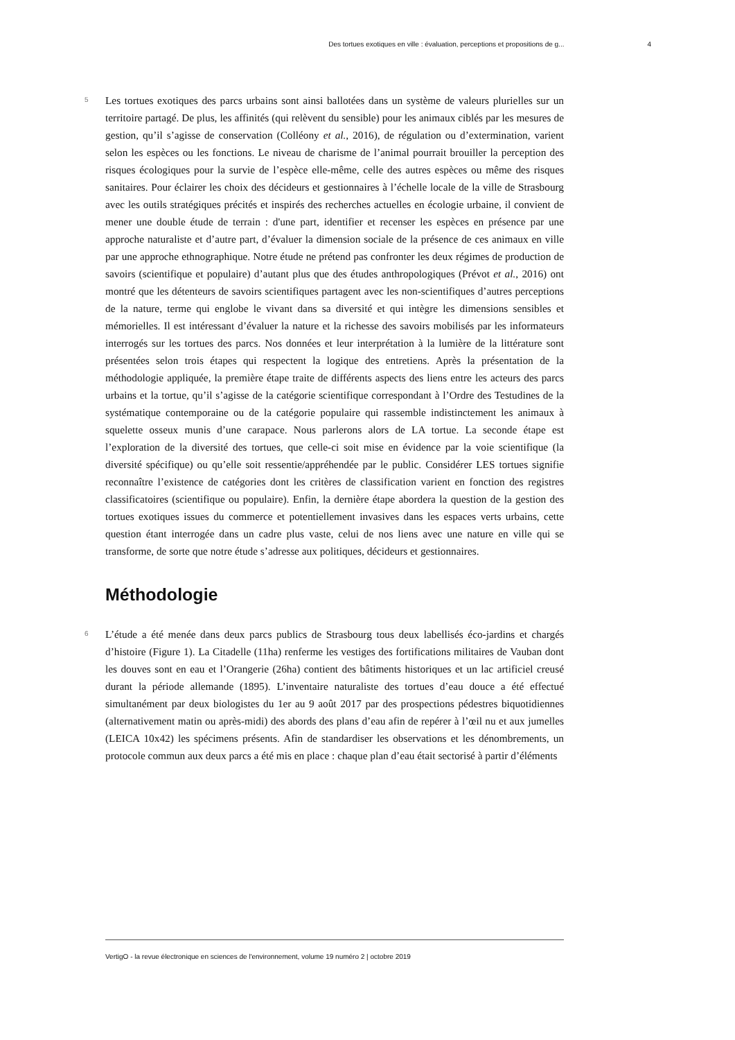Des tortues exotiques en ville : évaluation, perceptions et propositions de g... 4
5
Les tortues exotiques des parcs urbains sont ainsi ballotées dans un système de valeurs plurielles sur un territoire partagé. De plus, les affinités (qui relèvent du sensible) pour les animaux ciblés par les mesures de gestion, qu’il s’agisse de conservation (Colléony et al., 2016), de régulation ou d’extermination, varient selon les espèces ou les fonctions. Le niveau de charisme de l’animal pourrait brouiller la perception des risques écologiques pour la survie de l’espèce elle-même, celle des autres espèces ou même des risques sanitaires. Pour éclairer les choix des décideurs et gestionnaires à l’échelle locale de la ville de Strasbourg avec les outils stratégiques précités et inspirés des recherches actuelles en écologie urbaine, il convient de mener une double étude de terrain : d'une part, identifier et recenser les espèces en présence par une approche naturaliste et d’autre part, d’évaluer la dimension sociale de la présence de ces animaux en ville par une approche ethnographique. Notre étude ne prétend pas confronter les deux régimes de production de savoirs (scientifique et populaire) d’autant plus que des études anthropologiques (Prévot et al., 2016) ont montré que les détenteurs de savoirs scientifiques partagent avec les non-scientifiques d’autres perceptions de la nature, terme qui englobe le vivant dans sa diversité et qui intègre les dimensions sensibles et mémorielles. Il est intéressant d’évaluer la nature et la richesse des savoirs mobilisés par les informateurs interrogés sur les tortues des parcs. Nos données et leur interprétation à la lumière de la littérature sont présentées selon trois étapes qui respectent la logique des entretiens. Après la présentation de la méthodologie appliquée, la première étape traite de différents aspects des liens entre les acteurs des parcs urbains et la tortue, qu’il s’agisse de la catégorie scientifique correspondant à l’Ordre des Testudines de la systématique contemporaine ou de la catégorie populaire qui rassemble indistinctement les animaux à squelette osseux munis d’une carapace. Nous parlerons alors de LA tortue. La seconde étape est l’exploration de la diversité des tortues, que celle-ci soit mise en évidence par la voie scientifique (la diversité spécifique) ou qu’elle soit ressentie/appréhendée par le public. Considérer LES tortues signifie reconnaître l’existence de catégories dont les critères de classification varient en fonction des registres classificatoires (scientifique ou populaire). Enfin, la dernière étape abordera la question de la gestion des tortues exotiques issues du commerce et potentiellement invasives dans les espaces verts urbains, cette question étant interrogée dans un cadre plus vaste, celui de nos liens avec une nature en ville qui se transforme, de sorte que notre étude s’adresse aux politiques, décideurs et gestionnaires.
Méthodologie
6
L’étude a été menée dans deux parcs publics de Strasbourg tous deux labellisés éco-jardins et chargés d’histoire (Figure 1). La Citadelle (11ha) renferme les vestiges des fortifications militaires de Vauban dont les douves sont en eau et l’Orangerie (26ha) contient des bâtiments historiques et un lac artificiel creusé durant la période allemande (1895). L’inventaire naturaliste des tortues d’eau douce a été effectué simultanément par deux biologistes du 1er au 9 août 2017 par des prospections pédestres biquotidiennes (alternativement matin ou après-midi) des abords des plans d’eau afin de repérer à l’œil nu et aux jumelles (LEICA 10x42) les spécimens présents. Afin de standardiser les observations et les dénombrements, un protocole commun aux deux parcs a été mis en place : chaque plan d’eau était sectorisé à partir d’éléments
VertigO - la revue électronique en sciences de l'environnement, volume 19 numéro 2 | octobre 2019